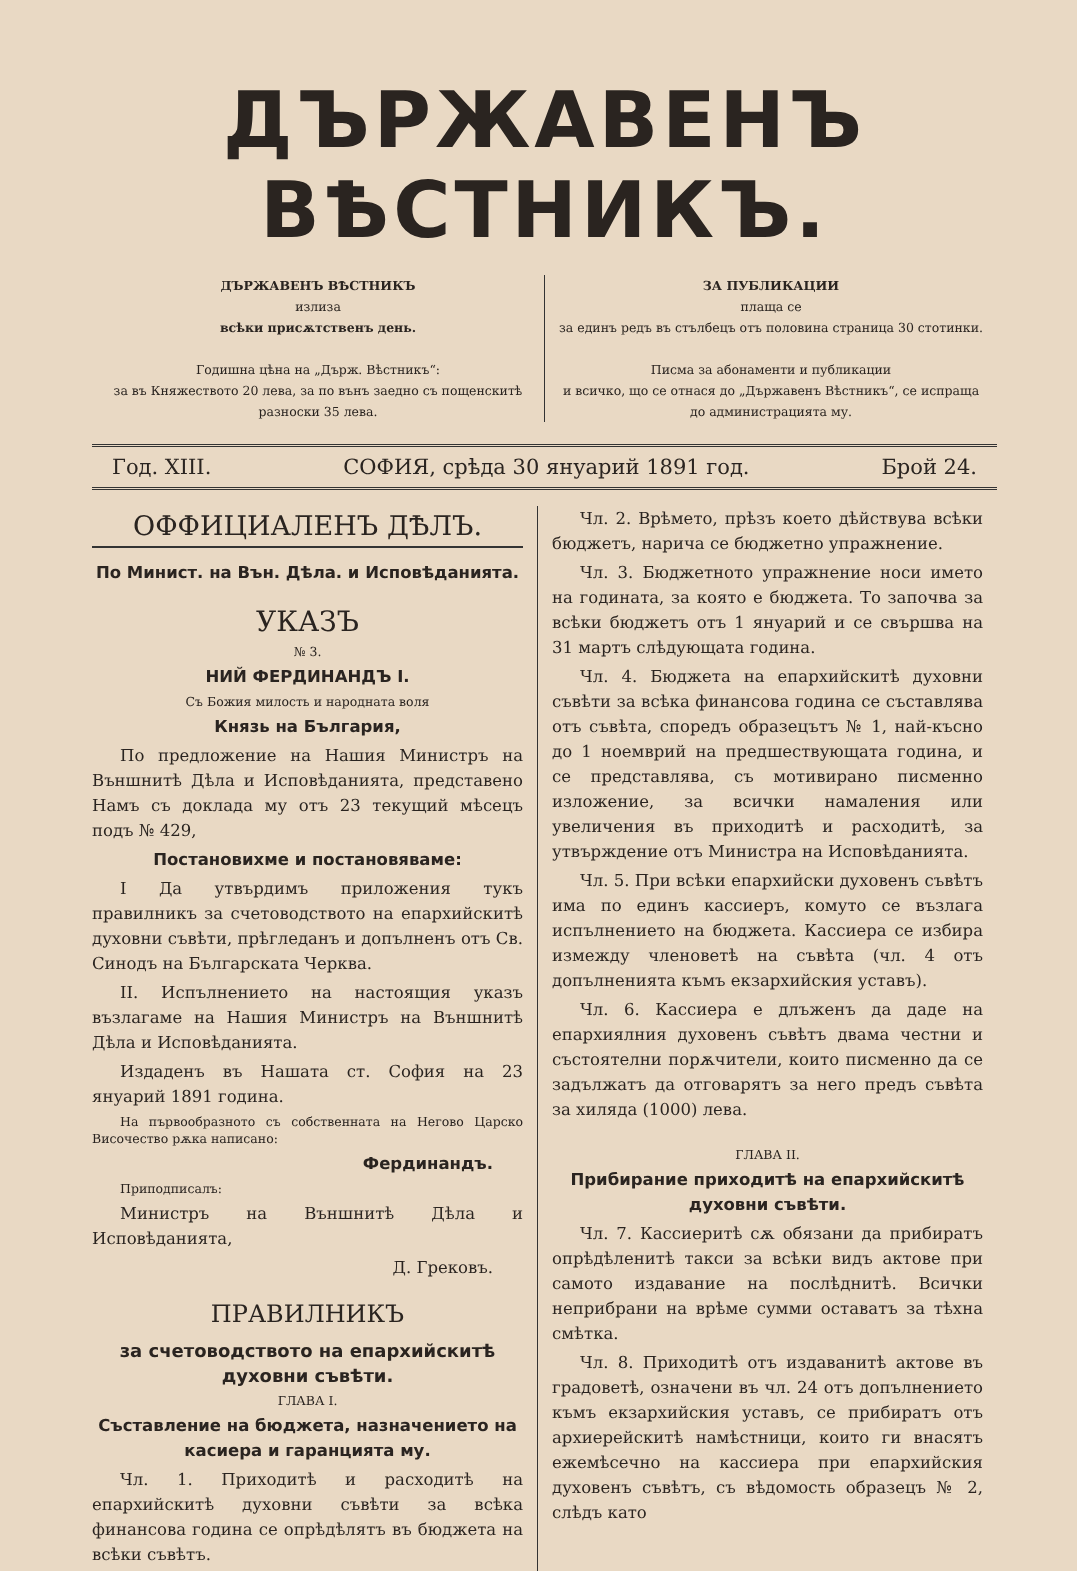ДЪРЖАВЕНЪ ВѢСТНИКЪ.
ДЪРЖАВЕНЪ ВѢСТНИКЪ
излиза
всѣки присѫтственъ день.
Годишна цѣна на „Държ. Вѣстникъ“:
за въ Княжеството 20 лева, за по вънъ заедно съ пощенскитѣ разноски 35 лева.
ЗА ПУБЛИКАЦИИ
плаща се
за единъ редъ въ стълбецъ отъ половина страница 30 стотинки.
Писма за абонаменти и публикации
и всичко, що се отнася до „Държавенъ Вѣстникъ“, се испраща до администрацията му.
Год. XIII. СОФИЯ, срѣда 30 януарий 1891 год. Брой 24.
ОФФИЦИАЛЕНЪ ДѢЛЪ.
По Минист. на Вън. Дѣла. и Исповѣданията.
УКАЗЪ
№ 3.
НИЙ ФЕРДИНАНДЪ I.
Съ Божия милость и народната воля
Князь на България,
По предложение на Нашия Министръ на Външнитѣ Дѣла и Исповѣданията, представено Намъ съ доклада му отъ 23 текущий мѣсецъ подъ № 429,
Постановихме и постановяваме:
I Да утвърдимъ приложения тукъ правилникъ за счетоводството на епархийскитѣ духовни съвѣти, прѣгледанъ и допълненъ отъ Св. Синодъ на Българската Черква.
II. Испълнението на настоящия указъ възлагаме на Нашия Министръ на Външнитѣ Дѣла и Исповѣданията.
Издаденъ въ Нашата ст. София на 23 януарий 1891 година.
На първообразното съ собственната на Негово Царско Височество рѫка написано:
Фердинандъ.
Приподписалъ:
Министръ на Външнитѣ Дѣла и Исповѣданията,
Д. Грековъ.
ПРАВИЛНИКЪ
за счетоводството на епархийскитѣ духовни съвѣти.
ГЛАВА I.
Съставление на бюджета, назначението на касиера и гаранцията му.
Чл. 1. Приходитѣ и расходитѣ на епархийскитѣ духовни съвѣти за всѣка финансова година се опрѣдѣлятъ въ бюджета на всѣки съвѣтъ.
Чл. 2. Врѣмето, прѣзъ което дѣйствува всѣки бюджетъ, нарича се бюджетно упражнение.
Чл. 3. Бюджетното упражнение носи името на годината, за която е бюджета. То започва за всѣки бюджетъ отъ 1 януарий и се свършва на 31 мартъ слѣдующата година.
Чл. 4. Бюджета на епархийскитѣ духовни съвѣти за всѣка финансова година се съставлява отъ съвѣта, споредъ образецътъ № 1, най-късно до 1 ноемврий на предшествующата година, и се представлява, съ мотивирано писменно изложение, за всички намаления или увеличения въ приходитѣ и расходитѣ, за утвърждение отъ Министра на Исповѣданията.
Чл. 5. При всѣки епархийски духовенъ съвѣтъ има по единъ кассиеръ, комуто се възлага испълнението на бюджета. Кассиера се избира измежду члeновeтѣ на съвѣта (чл. 4 отъ допълненията къмъ екзархийския уставъ).
Чл. 6. Кассиера е длъженъ да даде на епархиялния духовенъ съвѣтъ двама честни и състоятелни порѫчители, които писменно да се задължатъ да отговарятъ за него предъ съвѣта за хиляда (1000) лева.
ГЛАВА II.
Прибирание приходитѣ на епархийскитѣ духовни съвѣти.
Чл. 7. Кассиеритѣ сѫ обязани да прибиратъ опрѣдѣленитѣ такси за всѣки видъ актове при самото издавание на послѣднитѣ. Всички неприбрани на врѣме сумми оставатъ за тѣхна смѣтка.
Чл. 8. Приходитѣ отъ издаванитѣ актове въ градоветѣ, означени въ чл. 24 отъ допълнението къмъ екзархийския уставъ, се прибиратъ отъ архиерейскитѣ намѣстници, които ги внасятъ ежемѣсечно на кассиера при епархийския духовенъ съвѣтъ, съ вѣдомость образецъ № 2, слѣдъ като